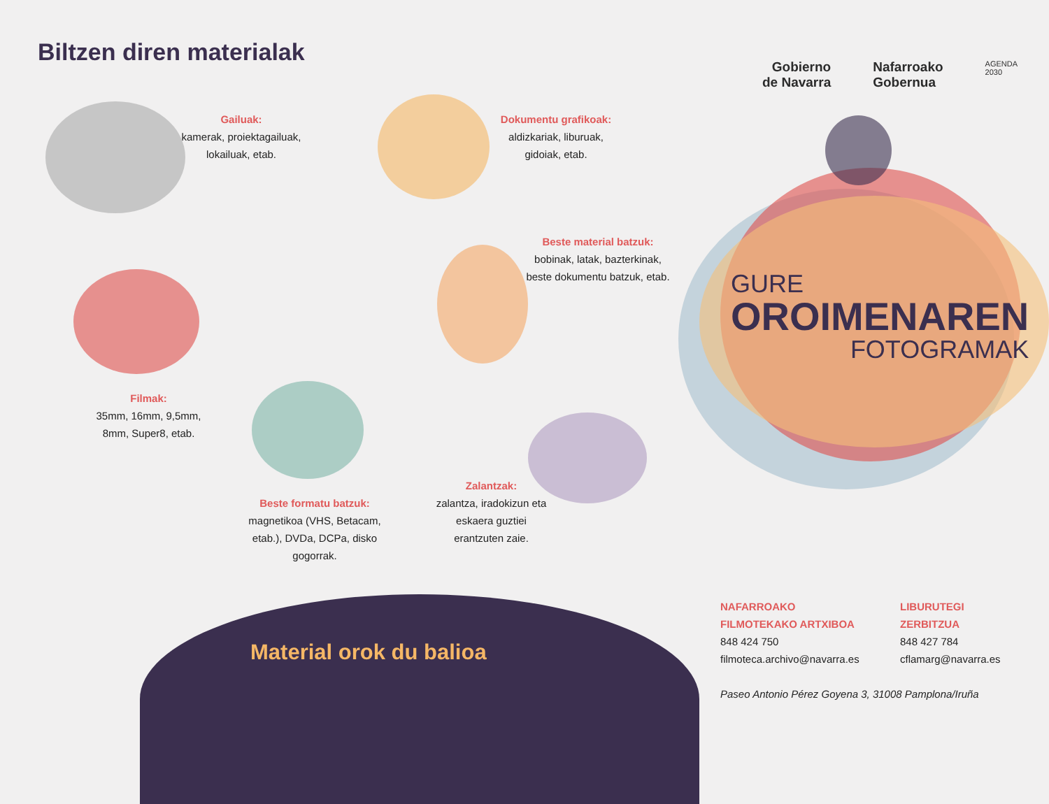Biltzen diren materialak
Gailuak:
kamerak, proiektagailuak, lokailuak, etab.
Dokumentu grafikoak:
aldizkariak, liburuak, gidoiak, etab.
Beste material batzuk:
bobinak, latak, bazterkinak, beste dokumentu batzuk, etab.
Filmak:
35mm, 16mm, 9,5mm, 8mm, Super8, etab.
Beste formatu batzuk:
magnetikoa (VHS, Betacam, etab.), DVDa, DCPa, disko gogorrak.
Zalantzak:
zalantza, iradokizun eta eskaera guztiei erantzuten zaie.
Gobierno
de Navarra
Nafarroako
Gobernua
AGENDA
2030
GURE
OROIMENAREN
FOTOGRAMAK
Material orok du balioa
NAFARROAKO
FILMOTEKAKO ARTXIBOA
848 424 750
filmoteca.archivo@navarra.es
LIBURUTEGI
ZERBITZUA
848 427 784
cflamarg@navarra.es
Paseo Antonio Pérez Goyena 3, 31008 Pamplona/Iruña